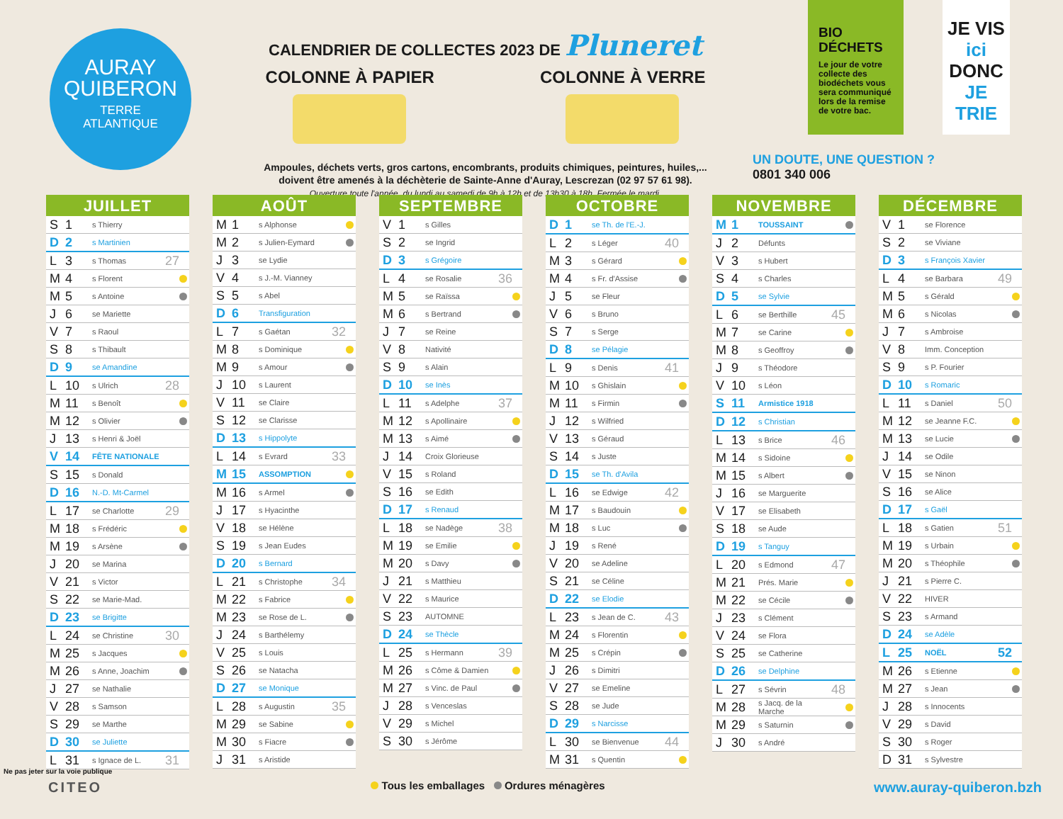AURAY
QUIBERON
TERRE
ATLANTIQUE
CALENDRIER DE COLLECTES 2023 DE Pluneret
COLONNE À PAPIER COLONNE À VERRE
Ampoules, déchets verts, gros cartons, encombrants, produits chimiques, peintures, huiles,...
doivent être amenés à la déchèterie de Sainte-Anne d'Auray, Lescrezan (02 97 57 61 98).
Ouverture toute l'année, du lundi au samedi de 9h à 12h et de 13h30 à 18h. Fermée le mardi.
BIO DÉCHETS
Le jour de votre collecte des biodéchets vous sera communiqué lors de la remise de votre bac.
JE VIS
ici
DONC
JE TRIE
UN DOUTE, UNE QUESTION ?
0801 340 006
JUILLET
| S | 1 | s Thierry | | |
| D | 2 | s Martinien | | |
| L | 3 | s Thomas | 27 | |
| M | 4 | s Florent | | |
| M | 5 | s Antoine | | |
| J | 6 | se Mariette | | |
| V | 7 | s Raoul | | |
| S | 8 | s Thibault | | |
| D | 9 | se Amandine | | |
| L | 10 | s Ulrich | 28 | |
| M | 11 | s Benoît | | |
| M | 12 | s Olivier | | |
| J | 13 | s Henri & Joël | | |
| V | 14 | FÊTE NATIONALE | | |
| S | 15 | s Donald | | |
| D | 16 | N.-D. Mt-Carmel | | |
| L | 17 | se Charlotte | 29 | |
| M | 18 | s Frédéric | | |
| M | 19 | s Arsène | | |
| J | 20 | se Marina | | |
| V | 21 | s Victor | | |
| S | 22 | se Marie-Mad. | | |
| D | 23 | se Brigitte | | |
| L | 24 | se Christine | 30 | |
| M | 25 | s Jacques | | |
| M | 26 | s Anne, Joachim | | |
| J | 27 | se Nathalie | | |
| V | 28 | s Samson | | |
| S | 29 | se Marthe | | |
| D | 30 | se Juliette | | |
| L | 31 | s Ignace de L. | 31 | |
AOÛT
| M | 1 | s Alphonse | | |
| M | 2 | s Julien-Eymard | | |
| J | 3 | se Lydie | | |
| V | 4 | s J.-M. Vianney | | |
| S | 5 | s Abel | | |
| D | 6 | Transfiguration | | |
| L | 7 | s Gaétan | 32 | |
| M | 8 | s Dominique | | |
| M | 9 | s Amour | | |
| J | 10 | s Laurent | | |
| V | 11 | se Claire | | |
| S | 12 | se Clarisse | | |
| D | 13 | s Hippolyte | | |
| L | 14 | s Evrard | 33 | |
| M | 15 | ASSOMPTION | | |
| M | 16 | s Armel | | |
| J | 17 | s Hyacinthe | | |
| V | 18 | se Hélène | | |
| S | 19 | s Jean Eudes | | |
| D | 20 | s Bernard | | |
| L | 21 | s Christophe | 34 | |
| M | 22 | s Fabrice | | |
| M | 23 | se Rose de L. | | |
| J | 24 | s Barthélemy | | |
| V | 25 | s Louis | | |
| S | 26 | se Natacha | | |
| D | 27 | se Monique | | |
| L | 28 | s Augustin | 35 | |
| M | 29 | se Sabine | | |
| M | 30 | s Fiacre | | |
| J | 31 | s Aristide | | |
SEPTEMBRE
| V | 1 | s Gilles | | |
| S | 2 | se Ingrid | | |
| D | 3 | s Grégoire | | |
| L | 4 | se Rosalie | 36 | |
| M | 5 | se Raïssa | | |
| M | 6 | s Bertrand | | |
| J | 7 | se Reine | | |
| V | 8 | Nativité | | |
| S | 9 | s Alain | | |
| D | 10 | se Inès | | |
| L | 11 | s Adelphe | 37 | |
| M | 12 | s Apollinaire | | |
| M | 13 | s Aimé | | |
| J | 14 | Croix Glorieuse | | |
| V | 15 | s Roland | | |
| S | 16 | se Edith | | |
| D | 17 | s Renaud | | |
| L | 18 | se Nadège | 38 | |
| M | 19 | se Emilie | | |
| M | 20 | s Davy | | |
| J | 21 | s Matthieu | | |
| V | 22 | s Maurice | | |
| S | 23 | AUTOMNE | | |
| D | 24 | se Thècle | | |
| L | 25 | s Hermann | 39 | |
| M | 26 | s Côme & Damien | | |
| M | 27 | s Vinc. de Paul | | |
| J | 28 | s Venceslas | | |
| V | 29 | s Michel | | |
| S | 30 | s Jérôme | | |
OCTOBRE
| D | 1 | se Th. de l'E.-J. | | |
| L | 2 | s Léger | 40 | |
| M | 3 | s Gérard | | |
| M | 4 | s Fr. d'Assise | | |
| J | 5 | se Fleur | | |
| V | 6 | s Bruno | | |
| S | 7 | s Serge | | |
| D | 8 | se Pélagie | | |
| L | 9 | s Denis | 41 | |
| M | 10 | s Ghislain | | |
| M | 11 | s Firmin | | |
| J | 12 | s Wilfried | | |
| V | 13 | s Géraud | | |
| S | 14 | s Juste | | |
| D | 15 | se Th. d'Avila | | |
| L | 16 | se Edwige | 42 | |
| M | 17 | s Baudouin | | |
| M | 18 | s Luc | | |
| J | 19 | s René | | |
| V | 20 | se Adeline | | |
| S | 21 | se Céline | | |
| D | 22 | se Elodie | | |
| L | 23 | s Jean de C. | 43 | |
| M | 24 | s Florentin | | |
| M | 25 | s Crépin | | |
| J | 26 | s Dimitri | | |
| V | 27 | se Emeline | | |
| S | 28 | se Jude | | |
| D | 29 | s Narcisse | | |
| L | 30 | se Bienvenue | 44 | |
| M | 31 | s Quentin | | |
NOVEMBRE
| M | 1 | TOUSSAINT | | |
| J | 2 | Défunts | | |
| V | 3 | s Hubert | | |
| S | 4 | s Charles | | |
| D | 5 | se Sylvie | | |
| L | 6 | se Berthille | 45 | |
| M | 7 | se Carine | | |
| M | 8 | s Geoffroy | | |
| J | 9 | s Théodore | | |
| V | 10 | s Léon | | |
| S | 11 | Armistice 1918 | | |
| D | 12 | s Christian | | |
| L | 13 | s Brice | 46 | |
| M | 14 | s Sidoine | | |
| M | 15 | s Albert | | |
| J | 16 | se Marguerite | | |
| V | 17 | se Elisabeth | | |
| S | 18 | se Aude | | |
| D | 19 | s Tanguy | | |
| L | 20 | s Edmond | 47 | |
| M | 21 | Prés. Marie | | |
| M | 22 | se Cécile | | |
| J | 23 | s Clément | | |
| V | 24 | se Flora | | |
| S | 25 | se Catherine | | |
| D | 26 | se Delphine | | |
| L | 27 | s Sévrin | 48 | |
| M | 28 | s Jacq. de la Marche | | |
| M | 29 | s Saturnin | | |
| J | 30 | s André | | |
DÉCEMBRE
| V | 1 | se Florence | | |
| S | 2 | se Viviane | | |
| D | 3 | s François Xavier | | |
| L | 4 | se Barbara | 49 | |
| M | 5 | s Gérald | | |
| M | 6 | s Nicolas | | |
| J | 7 | s Ambroise | | |
| V | 8 | Imm. Conception | | |
| S | 9 | s P. Fourier | | |
| D | 10 | s Romaric | | |
| L | 11 | s Daniel | 50 | |
| M | 12 | se Jeanne F.C. | | |
| M | 13 | se Lucie | | |
| J | 14 | se Odile | | |
| V | 15 | se Ninon | | |
| S | 16 | se Alice | | |
| D | 17 | s Gaël | | |
| L | 18 | s Gatien | 51 | |
| M | 19 | s Urbain | | |
| M | 20 | s Théophile | | |
| J | 21 | s Pierre C. | | |
| V | 22 | HIVER | | |
| S | 23 | s Armand | | |
| D | 24 | se Adèle | | |
| L | 25 | NOËL | 52 | |
| M | 26 | s Etienne | | |
| M | 27 | s Jean | | |
| J | 28 | s Innocents | | |
| V | 29 | s David | | |
| S | 30 | s Roger | | |
| D | 31 | s Sylvestre | | |
CITEO Tous les emballages Ordures ménagères www.auray-quiberon.bzh
Ne pas jeter sur la voie publique